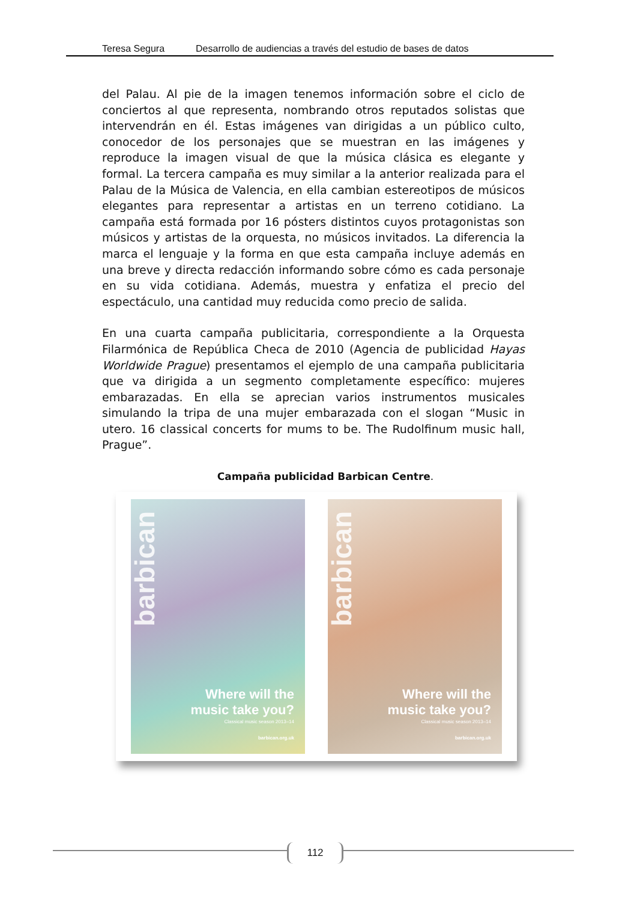Teresa Segura Desarrollo de audiencias a través del estudio de bases de datos
del Palau. Al pie de la imagen tenemos información sobre el ciclo de conciertos al que representa, nombrando otros reputados solistas que intervendrán en él. Estas imágenes van dirigidas a un público culto, conocedor de los personajes que se muestran en las imágenes y reproduce la imagen visual de que la música clásica es elegante y formal. La tercera campaña es muy similar a la anterior realizada para el Palau de la Música de Valencia, en ella cambian estereotipos de músicos elegantes para representar a artistas en un terreno cotidiano. La campaña está formada por 16 pósters distintos cuyos protagonistas son músicos y artistas de la orquesta, no músicos invitados. La diferencia la marca el lenguaje y la forma en que esta campaña incluye además en una breve y directa redacción informando sobre cómo es cada personaje en su vida cotidiana. Además, muestra y enfatiza el precio del espectáculo, una cantidad muy reducida como precio de salida.
En una cuarta campaña publicitaria, correspondiente a la Orquesta Filarmónica de República Checa de 2010 (Agencia de publicidad Hayas Worldwide Prague) presentamos el ejemplo de una campaña publicitaria que va dirigida a un segmento completamente específico: mujeres embarazadas. En ella se aprecian varios instrumentos musicales simulando la tripa de una mujer embarazada con el slogan “Music in utero. 16 classical concerts for mums to be. The Rudolfinum music hall, Prague”.
Campaña publicidad Barbican Centre.
barbican
Where will the
music take you?
Classical music season 2013–14
barbican.org.uk
barbican
Where will the
music take you?
Classical music season 2013–14
barbican.org.uk
112